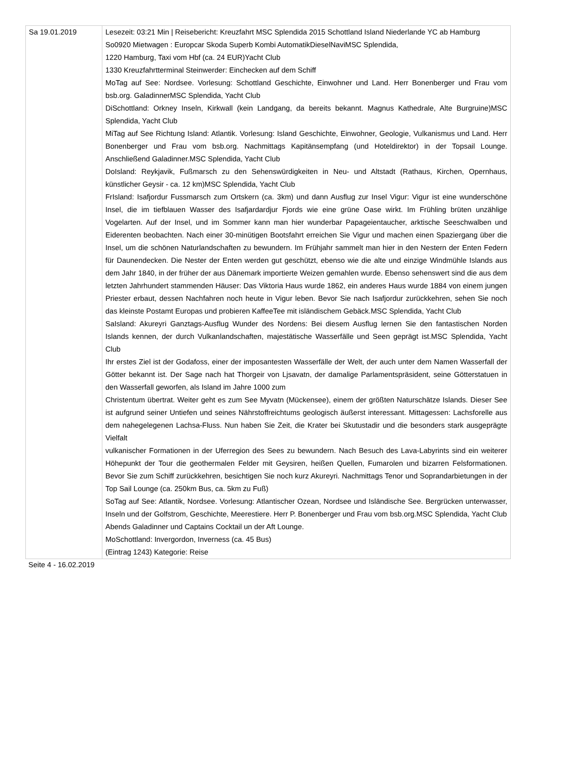| Sa 19.01.2019 | Lesezeit: 03:21 Min / Reisebericht: Kreuzfahrt MSC Splendida 2015 Schottland Island Niederlande YC ab Hamburg So0920 Mietwagen : Europcar Skoda Superb Kombi AutomatikDieselNaviMSC Splendida, 1220 Hamburg, Taxi vom Hbf (ca. 24 EUR)Yacht Club 1330 Kreuzfahrtterminal Steinwerder: Einchecken auf dem Schiff MoTag auf See: Nordsee. Vorlesung: Schottland Geschichte, Einwohner und Land. Herr Bonenberger und Frau vom bsb.org. GaladinnerMSC Splendida, Yacht Club DiSchottland: Orkney Inseln, Kirkwall (kein Landgang, da bereits bekannt. Magnus Kathedrale, Alte Burgruine)MSC Splendida, Yacht Club MiTag auf See Richtung Island: Atlantik. Vorlesung: Island Geschichte, Einwohner, Geologie, Vulkanismus und Land. Herr Bonenberger und Frau vom bsb.org. Nachmittags Kapitänsempfang (und Hoteldirektor) in der Topsail Lounge. Anschließend Galadinner.MSC Splendida, Yacht Club DoIsland: Reykjavik, Fußmarsch zu den Sehenswürdigkeiten in Neu- und Altstadt (Rathaus, Kirchen, Opernhaus, künstlicher Geysir - ca. 12 km)MSC Splendida, Yacht Club FrIsland: Isafjordur Fussmarsch zum Ortskern (ca. 3km) und dann Ausflug zur Insel Vigur: Vigur ist eine wunderschöne Insel, die im tiefblauen Wasser des Isafjardardjur Fjords wie eine grüne Oase wirkt. Im Frühling brüten unzählige Vogelarten. Auf der Insel, und im Sommer kann man hier wunderbar Papageientaucher, arktische Seeschwalben und Eiderenten beobachten. Nach einer 30-minütigen Bootsfahrt erreichen Sie Vigur und machen einen Spaziergang über die Insel, um die schönen Naturlandschaften zu bewundern. Im Frühjahr sammelt man hier in den Nestern der Enten Federn für Daunendecken. Die Nester der Enten werden gut geschützt, ebenso wie die alte und einzige Windmühle Islands aus dem Jahr 1840, in der früher der aus Dänemark importierte Weizen gemahlen wurde. Ebenso sehenswert sind die aus dem letzten Jahrhundert stammenden Häuser: Das Viktoria Haus wurde 1862, ein anderes Haus wurde 1884 von einem jungen Priester erbaut, dessen Nachfahren noch heute in Vigur leben. Bevor Sie nach Isafjordur zurückkehren, sehen Sie noch das kleinste Postamt Europas und probieren KaffeeTee mit isländischem Gebäck.MSC Splendida, Yacht Club SaIsland: Akureyri Ganztags-Ausflug Wunder des Nordens: Bei diesem Ausflug lernen Sie den fantastischen Norden Islands kennen, der durch Vulkanlandschaften, majestätische Wasserfälle und Seen geprägt ist.MSC Splendida, Yacht Club Ihr erstes Ziel ist der Godafoss, einer der imposantesten Wasserfälle der Welt, der auch unter dem Namen Wasserfall der Götter bekannt ist. Der Sage nach hat Thorgeir von Ljsavatn, der damalige Parlamentspräsident, seine Götterstatuen in den Wasserfall geworfen, als Island im Jahre 1000 zum Christentum übertrat. Weiter geht es zum See Myvatn (Mückensee), einem der größten Naturschätze Islands. Dieser See ist aufgrund seiner Untiefen und seines Nährstoffreichtums geologisch äußerst interessant. Mittagessen: Lachsforelle aus dem nahegelegenen Lachsa-Fluss. Nun haben Sie Zeit, die Krater bei Skutustadir und die besonders stark ausgeprägte Vielfalt vulkanischer Formationen in der Uferregion des Sees zu bewundern. Nach Besuch des Lava-Labyrints sind ein weiterer Höhepunkt der Tour die geothermalen Felder mit Geysiren, heißen Quellen, Fumarolen und bizarren Felsformationen. Bevor Sie zum Schiff zurückkehren, besichtigen Sie noch kurz Akureyri. Nachmittags Tenor und Soprandarbietungen in der Top Sail Lounge (ca. 250km Bus, ca. 5km zu Fuß) SoTag auf See: Atlantik, Nordsee. Vorlesung: Atlantischer Ozean, Nordsee und Isländische See. Bergrücken unterwasser, Inseln und der Golfstrom, Geschichte, Meerestiere. Herr P. Bonenberger und Frau vom bsb.org.MSC Splendida, Yacht Club Abends Galadinner und Captains Cocktail un der Aft Lounge. MoSchottland: Invergordon, Inverness (ca. 45 Bus) (Eintrag 1243) Kategorie: Reise |
Seite 4 - 16.02.2019